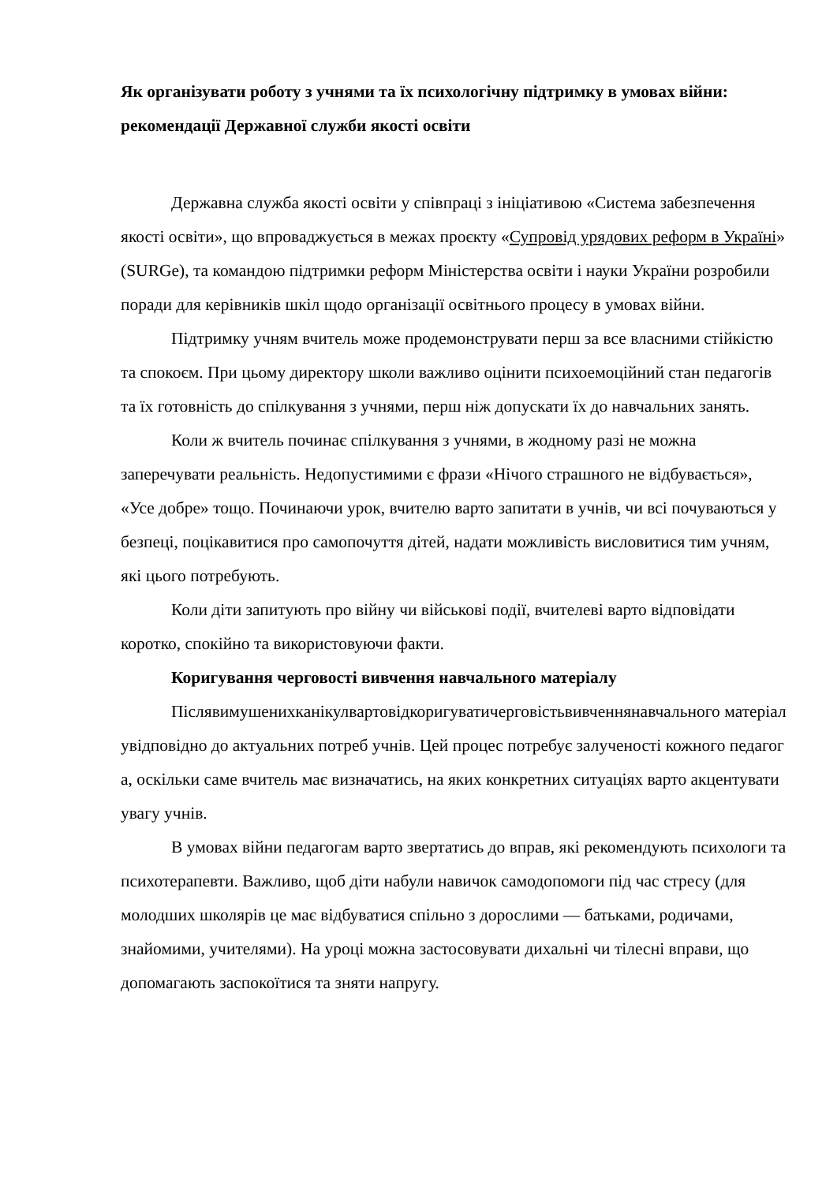Як організувати роботу з учнями та їх психологічну підтримку в умовах війни: рекомендації Державної служби якості освіти
Державна служба якості освіти у співпраці з ініціативою «Система забезпечення якості освіти», що впроваджується в межах проєкту «Супровід урядових реформ в Україні» (SURGe), та командою підтримки реформ Міністерства освіти і науки України розробили поради для керівників шкіл щодо організації освітнього процесу в умовах війни.
Підтримку учням вчитель може продемонструвати перш за все власними стійкістю та спокоєм. При цьому директору школи важливо оцінити психоемоційний стан педагогів та їх готовність до спілкування з учнями, перш ніж допускати їх до навчальних занять.
Коли ж вчитель починає спілкування з учнями, в жодному разі не можна заперечувати реальність. Недопустимими є фрази «Нічого страшного не відбувається», «Усе добре» тощо. Починаючи урок, вчителю варто запитати в учнів, чи всі почуваються у безпеці, поцікавитися про самопочуття дітей, надати можливість висловитися тим учням, які цього потребують.
Коли діти запитують про війну чи військові події, вчителеві варто відповідати коротко, спокійно та використовуючи факти.
Коригування черговості вивчення навчального матеріалу
Післявимушенихканікулвартовідкоригуватичерговістьвивченнянавчального матеріалувідповідно до актуальних потреб учнів. Цей процес потребує залученості кожного педагога, оскільки саме вчитель має визначатись, на яких конкретних ситуаціях варто акцентувати увагу учнів.
В умовах війни педагогам варто звертатись до вправ, які рекомендують психологи та психотерапевти. Важливо, щоб діти набули навичок самодопомоги під час стресу (для молодших школярів це має відбуватися спільно з дорослими — батьками, родичами, знайомими, учителями). На уроці можна застосовувати дихальні чи тілесні вправи, що допомагають заспокоїтися та зняти напругу.